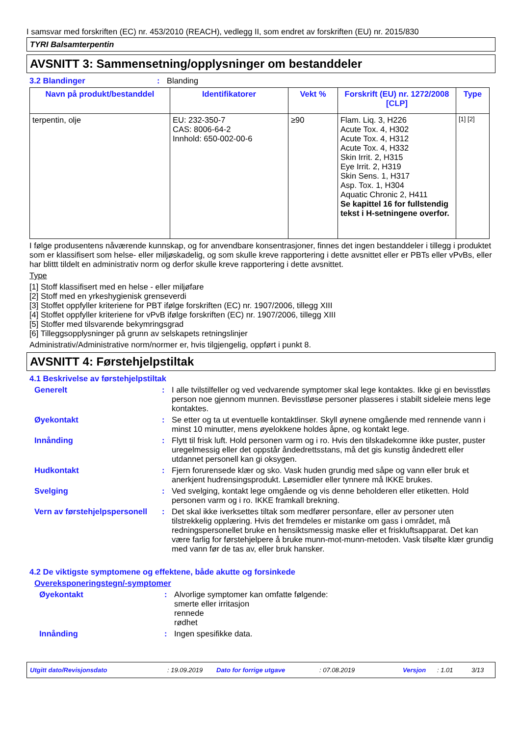I samsvar med forskriften (EC) nr. 453/2010 (REACH), vedlegg II, som endret av forskriften (EU) nr. 2015/830
TYRI Balsamterpentin
AVSNITT 3: Sammensetning/opplysninger om bestanddeler
3.2 Blandinger : Blanding
| Navn på produkt/bestanddel | Identifikatorer | Vekt % | Forskrift (EU) nr. 1272/2008 [CLP] | Type |
| --- | --- | --- | --- | --- |
| terpentin, olje | EU: 232-350-7 CAS: 8006-64-2 Innhold: 650-002-00-6 | ≥90 | Flam. Liq. 3, H226 Acute Tox. 4, H302 Acute Tox. 4, H312 Acute Tox. 4, H332 Skin Irrit. 2, H315 Eye Irrit. 2, H319 Skin Sens. 1, H317 Asp. Tox. 1, H304 Aquatic Chronic 2, H411 Se kapittel 16 for fullstendig tekst i H-setningene overfor. | [1] [2] |
I følge produsentens nåværende kunnskap, og for anvendbare konsentrasjoner, finnes det ingen bestanddeler i tillegg i produktet som er klassifisert som helse- eller miljøskadelig, og som skulle kreve rapportering i dette avsnittet eller er PBTs eller vPvBs, eller har blittt tildelt en administrativ norm og derfor skulle kreve rapportering i dette avsnittet.
Type
[1] Stoff klassifisert med en helse - eller miljøfare
[2] Stoff med en yrkeshygienisk grenseverdi
[3] Stoffet oppfyller kriteriene for PBT ifølge forskriften (EC) nr. 1907/2006, tillegg XIII
[4] Stoffet oppfyller kriteriene for vPvB ifølge forskriften (EC) nr. 1907/2006, tillegg XIII
[5] Stoffer med tilsvarende bekymringsgrad
[6] Tilleggsopplysninger på grunn av selskapets retningslinjer
Administrativ/Administrative norm/normer er, hvis tilgjengelig, oppført i punkt 8.
AVSNITT 4: Førstehjelpstiltak
4.1 Beskrivelse av førstehjelpstiltak
Generelt : I alle tvilstilfeller og ved vedvarende symptomer skal lege kontaktes. Ikke gi en bevisstløs person noe gjennom munnen. Bevisstløse personer plasseres i stabilt sideleie mens lege kontaktes.
Øyekontakt : Se etter og ta ut eventuelle kontaktlinser. Skyll øynene omgående med rennende vann i minst 10 minutter, mens øyelokkene holdes åpne, og kontakt lege.
Innånding : Flytt til frisk luft. Hold personen varm og i ro. Hvis den tilskadekomne ikke puster, puster uregelmessig eller det oppstår åndedrettsstans, må det gis kunstig åndedrett eller utdannet personell kan gi oksygen.
Hudkontakt : Fjern forurensede klær og sko. Vask huden grundig med såpe og vann eller bruk et anerkjent hudrensingsprodukt. Løsemidler eller tynnere må IKKE brukes.
Svelging : Ved svelging, kontakt lege omgående og vis denne beholderen eller etiketten. Hold personen varm og i ro. IKKE framkall brekning.
Vern av førstehjelpspersonell
: Det skal ikke iverksettes tiltak som medfører personfare, eller av personer uten tilstrekkelig opplæring. Hvis det fremdeles er mistanke om gass i området, må redningspersonellet bruke en hensiktsmessig maske eller et friskluftsapparat. Det kan være farlig for førstehjelpere å bruke munn-mot-munn-metoden. Vask tilsølte klær grundig med vann før de tas av, eller bruk hansker.
4.2 De viktigste symptomene og effektene, både akutte og forsinkede
Overeksponeringstegn/-symptomer
Øyekontakt : Alvorlige symptomer kan omfatte følgende:
smerte eller irritasjon
rennede
rødhet
Innånding : Ingen spesifikke data.
Utgitt dato/Revisjonsdato: 19.09.2019 Dato for forrige utgave: 07.08.2019 Versjon: 1.01 3/13